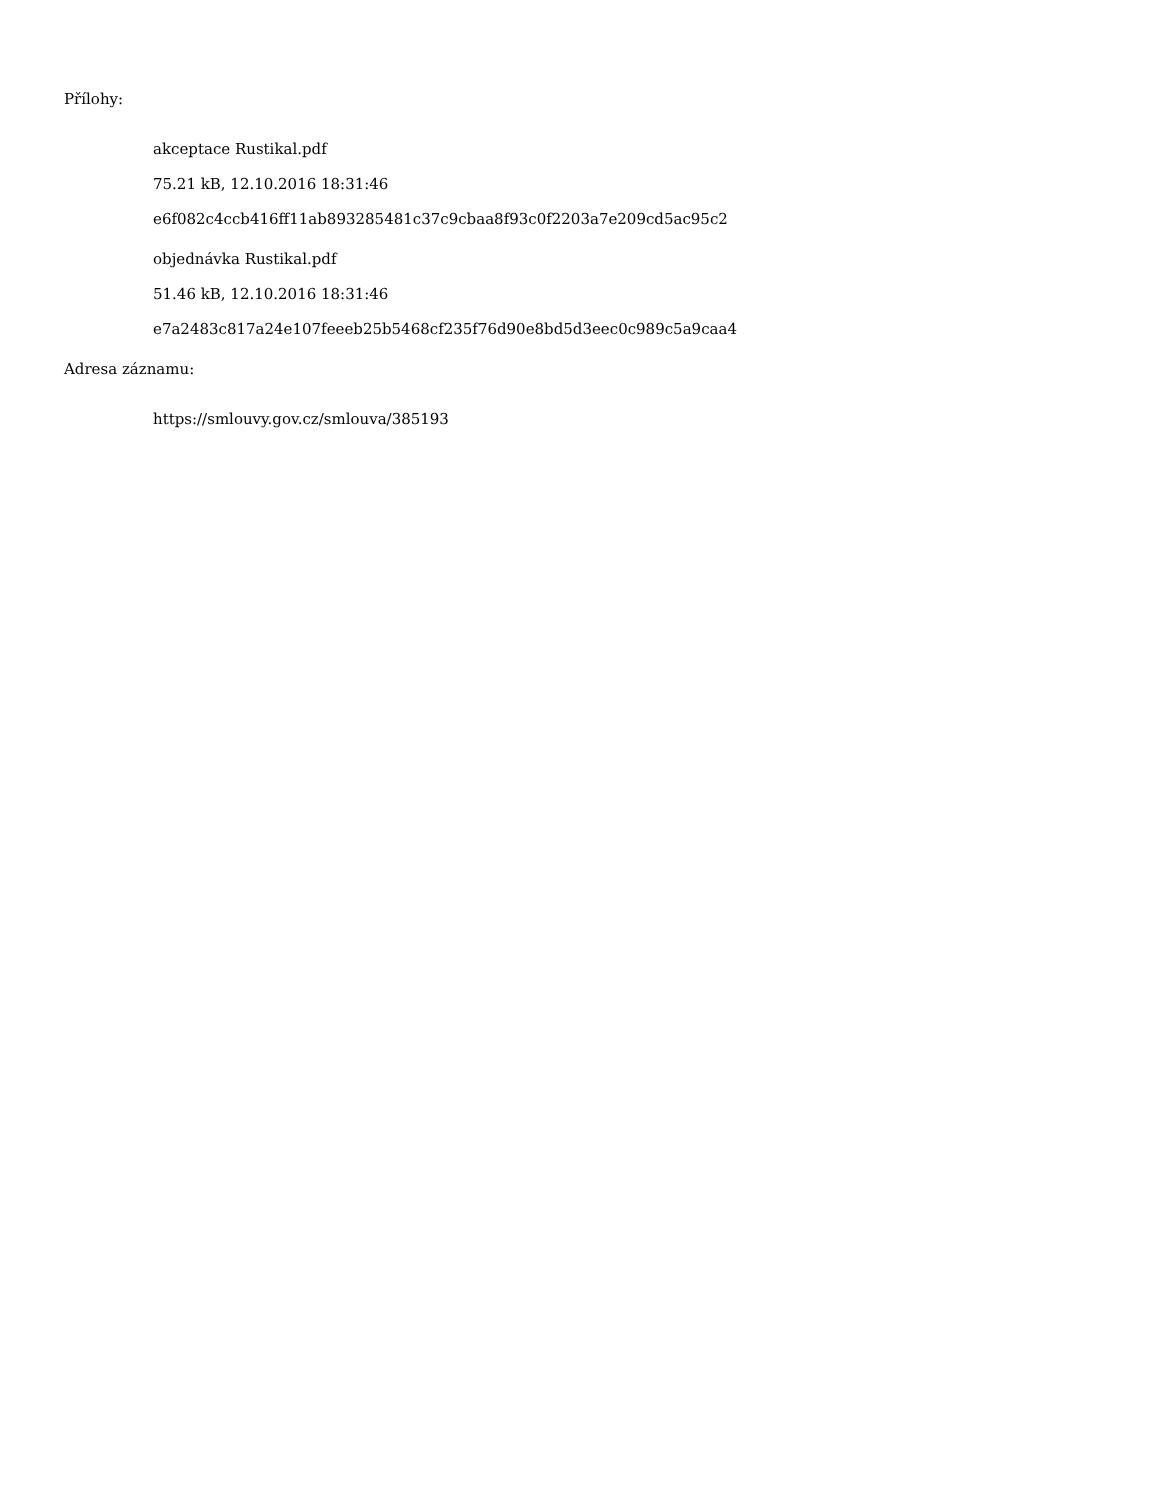Přílohy:
akceptace Rustikal.pdf
75.21 kB, 12.10.2016 18:31:46
e6f082c4ccb416ff11ab893285481c37c9cbaa8f93c0f2203a7e209cd5ac95c2
objednávka Rustikal.pdf
51.46 kB, 12.10.2016 18:31:46
e7a2483c817a24e107feeeb25b5468cf235f76d90e8bd5d3eec0c989c5a9caa4
Adresa záznamu:
https://smlouvy.gov.cz/smlouva/385193